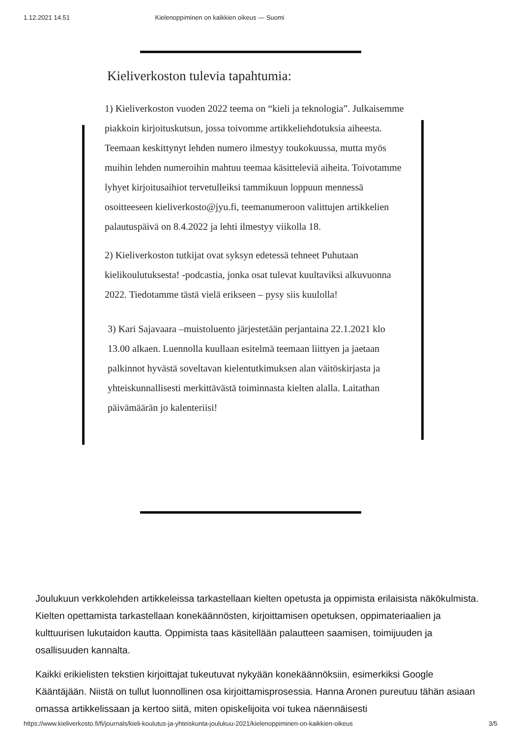1.12.2021 14.51 Kielenoppiminen on kaikkien oikeus — Suomi
Kieliverkoston tulevia tapahtumia:
1) Kieliverkoston vuoden 2022 teema on “kieli ja teknologia”. Julkaisemme piakkoin kirjoituskutsun, jossa toivomme artikkeliehdotuksia aiheesta. Teemaan keskittynyt lehden numero ilmestyy toukokuussa, mutta myös muihin lehden numeroihin mahtuu teemaa käsitteleviä aiheita. Toivotamme lyhyet kirjoitusaihiot tervetulleiksi tammikuun loppuun mennessä osoitteeseen kieliverkosto@jyu.fi, teemanumeroon valittujen artikkelien palautuspäivä on 8.4.2022 ja lehti ilmestyy viikolla 18.
2) Kieliverkoston tutkijat ovat syksyn edetessä tehneet Puhutaan kielikoulutuksesta! -podcastia, jonka osat tulevat kuultaviksi alkuvuonna 2022. Tiedotamme tästä vielä erikseen – pysy siis kuulolla!
3) Kari Sajavaara –muistoluento järjestetään perjantaina 22.1.2021 klo 13.00 alkaen. Luennolla kuullaan esitelmä teemaan liittyen ja jaetaan palkinnot hyvästä soveltavan kielentutkimuksen alan väitöskirjasta ja yhteiskunnallisesti merkittävästä toiminnasta kielten alalla. Laitathan päivämäärän jo kalenteriisi!
Joulukuun verkkolehden artikkeleissa tarkastellaan kielten opetusta ja oppimista erilaisista näkökulmista. Kielten opettamista tarkastellaan konekäännösten, kirjoittamisen opetuksen, oppimateriaalien ja kulttuurisen lukutaidon kautta. Oppimista taas käsitellään palautteen saamisen, toimijuuden ja osallisuuden kannalta.
Kaikki erikielisten tekstien kirjoittajat tukeutuvat nykyään konekäännöksiin, esimerkiksi Google Kääntäjään. Niistä on tullut luonnollinen osa kirjoittamisprosessia. Hanna Aronen pureutuu tähän asiaan omassa artikkelissaan ja kertoo siitä, miten opiskelijoita voi tukea näennäisesti
https://www.kieliverkosto.fi/fi/journals/kieli-koulutus-ja-yhteiskunta-joulukuu-2021/kielenoppiminen-on-kaikkien-oikeus 3/5